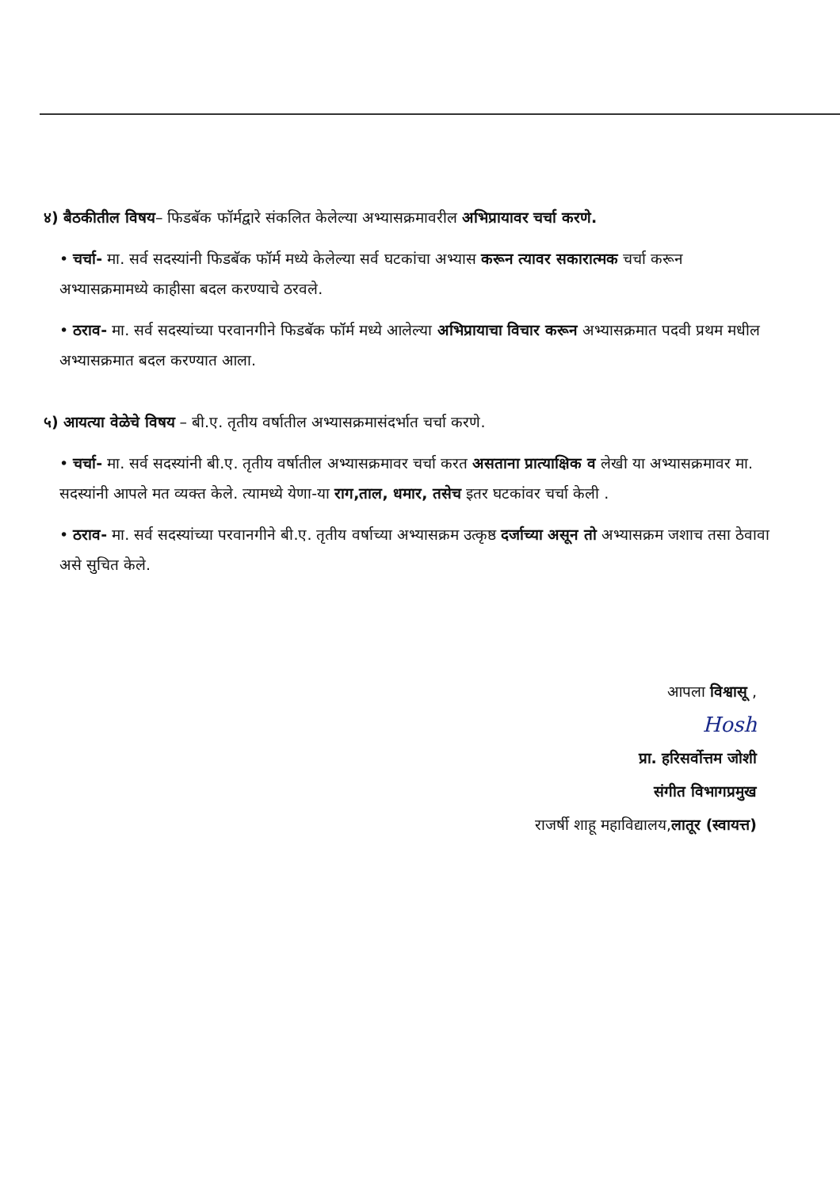४) बैठकीतील विषय– फिडबॅक फॉर्मद्वारे संकलित केलेल्या अभ्यासक्रमावरील अभिप्रायावर चर्चा करणे.
• चर्चा- मा. सर्व सदस्यांनी फिडबॅक फॉर्म मध्ये केलेल्या सर्व घटकांचा अभ्यास करून त्यावर सकारात्मक चर्चा करून अभ्यासक्रमामध्ये काहीसा बदल करण्याचे ठरवले.
• ठराव- मा. सर्व सदस्यांच्या परवानगीने फिडबॅक फॉर्म मध्ये आलेल्या अभिप्रायाचा विचार करून अभ्यासक्रमात पदवी प्रथम मधील अभ्यासक्रमात बदल करण्यात आला.
५) आयत्या वेळेचे विषय – बी.ए. तृतीय वर्षातील अभ्यासक्रमासंदर्भात चर्चा करणे.
• चर्चा- मा. सर्व सदस्यांनी बी.ए. तृतीय वर्षातील अभ्यासक्रमावर चर्चा करत असताना प्रात्याक्षिक व लेखी या अभ्यासक्रमावर मा. सदस्यांनी आपले मत व्यक्त केले. त्यामध्ये येणा-या राग,ताल, धमार, तसेच इतर घटकांवर चर्चा केली .
• ठराव- मा. सर्व सदस्यांच्या परवानगीने बी.ए. तृतीय वर्षाच्या अभ्यासक्रम उत्कृष्ठ दर्जाच्या असून तो अभ्यासक्रम जशाच तसा ठेवावा असे सुचित केले.
आपला विश्वासू ,
Hosh
प्रा. हरिसर्वोत्तम जोशी
संगीत विभागप्रमुख
राजर्षी शाहू महाविद्यालय,लातूर (स्वायत्त)